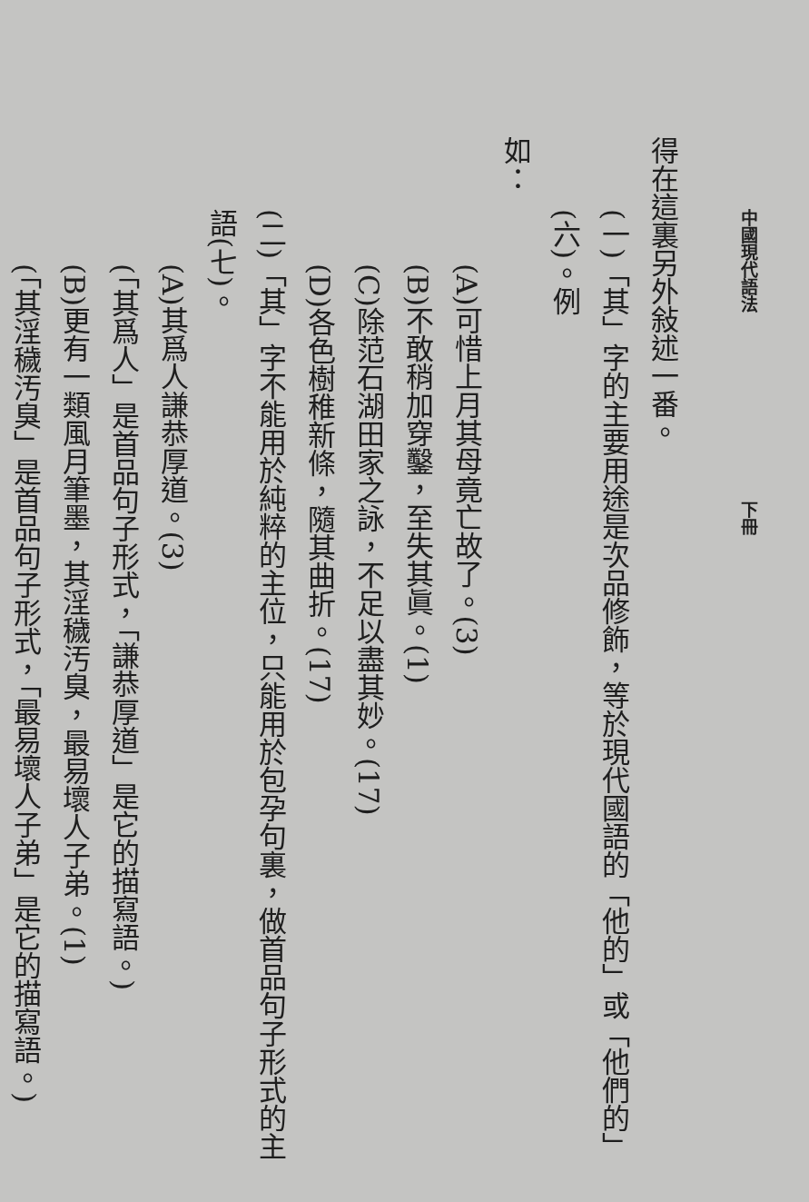中國現代語法 下冊
得在這裏另外敍述一番。
(一)「其」字的主要用途是次品修飾，等於現代國語的「他的」或「他們的」(六)。例
如：
(A)可惜上月其母竟亡故了。(3)
(B)不敢稍加穿鑿，至失其眞。(1)
(C)除范石湖田家之詠，不足以盡其妙。(17)
(D)各色樹稚新條，隨其曲折。(17)
(二)「其」字不能用於純粹的主位，只能用於包孕句裏，做首品句子形式的主語(七)。
(A)其爲人謙恭厚道。(3)
(「其爲人」是首品句子形式，「謙恭厚道」是它的描寫語。)
(B)更有一類風月筆墨，其淫穢汚臭，最易壞人子弟。(1)
(「其淫穢汚臭」是首品句子形式，「最易壞人子弟」是它的描寫語。)